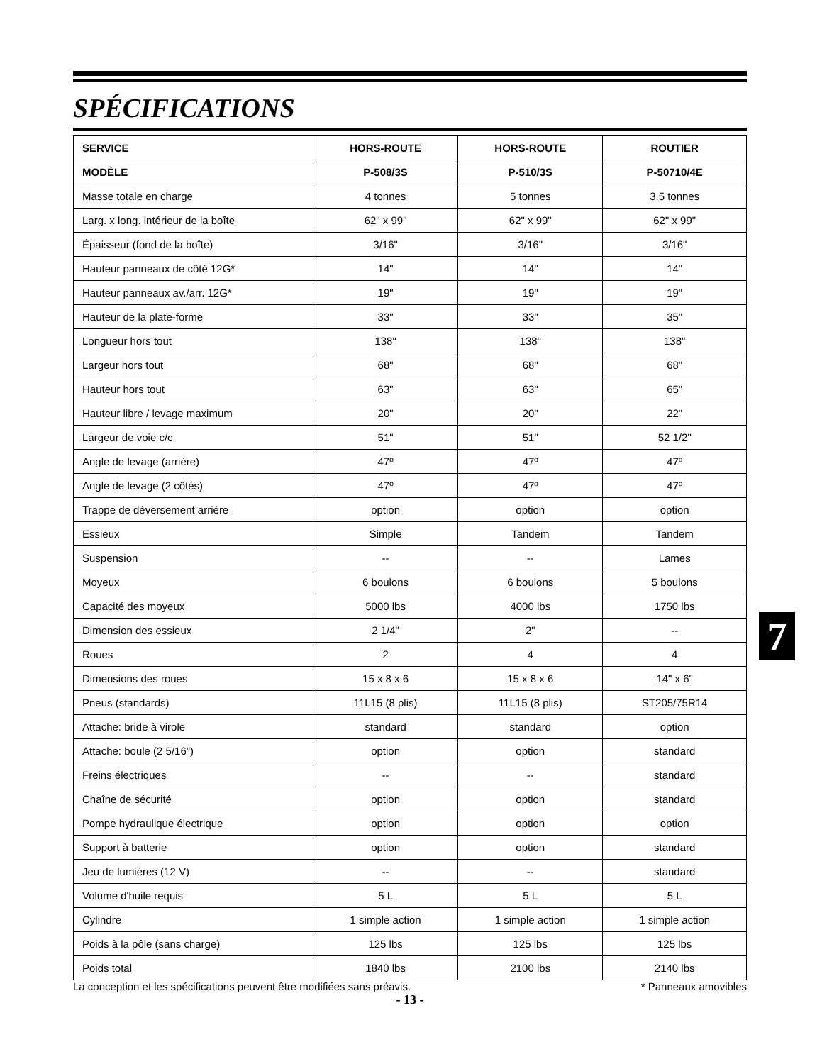SPÉCIFICATIONS
| SERVICE | HORS-ROUTE | HORS-ROUTE | ROUTIER |
| --- | --- | --- | --- |
| MODÈLE | P-508/3S | P-510/3S | P-50710/4E |
| Masse totale en charge | 4 tonnes | 5 tonnes | 3.5 tonnes |
| Larg. x long. intérieur de la boîte | 62" x 99" | 62" x 99" | 62" x 99" |
| Épaisseur (fond de la boîte) | 3/16" | 3/16" | 3/16" |
| Hauteur panneaux de côté 12G* | 14" | 14" | 14" |
| Hauteur panneaux av./arr. 12G* | 19" | 19" | 19" |
| Hauteur de la plate-forme | 33" | 33" | 35" |
| Longueur hors tout | 138" | 138" | 138" |
| Largeur hors tout | 68" | 68" | 68" |
| Hauteur hors tout | 63" | 63" | 65" |
| Hauteur libre / levage maximum | 20" | 20" | 22" |
| Largeur de voie c/c | 51" | 51" | 52 1/2" |
| Angle de levage (arrière) | 47º | 47º | 47º |
| Angle de levage (2 côtés) | 47º | 47º | 47º |
| Trappe de déversement arrière | option | option | option |
| Essieux | Simple | Tandem | Tandem |
| Suspension | -- | -- | Lames |
| Moyeux | 6 boulons | 6 boulons | 5 boulons |
| Capacité des moyeux | 5000 lbs | 4000 lbs | 1750 lbs |
| Dimension des essieux | 2 1/4" | 2" | -- |
| Roues | 2 | 4 | 4 |
| Dimensions des roues | 15 x 8 x 6 | 15 x 8 x 6 | 14" x 6" |
| Pneus (standards) | 11L15 (8 plis) | 11L15 (8 plis) | ST205/75R14 |
| Attache: bride à virole | standard | standard | option |
| Attache: boule (2 5/16") | option | option | standard |
| Freins électriques | -- | -- | standard |
| Chaîne de sécurité | option | option | standard |
| Pompe hydraulique électrique | option | option | option |
| Support à batterie | option | option | standard |
| Jeu de lumières (12 V) | -- | -- | standard |
| Volume d'huile requis | 5 L | 5 L | 5 L |
| Cylindre | 1 simple action | 1 simple action | 1 simple action |
| Poids à la pôle (sans charge) | 125 lbs | 125 lbs | 125 lbs |
| Poids total | 1840 lbs | 2100 lbs | 2140 lbs |
La conception et les spécifications peuvent être modifiées sans préavis. * Panneaux amovibles
- 13 -
7